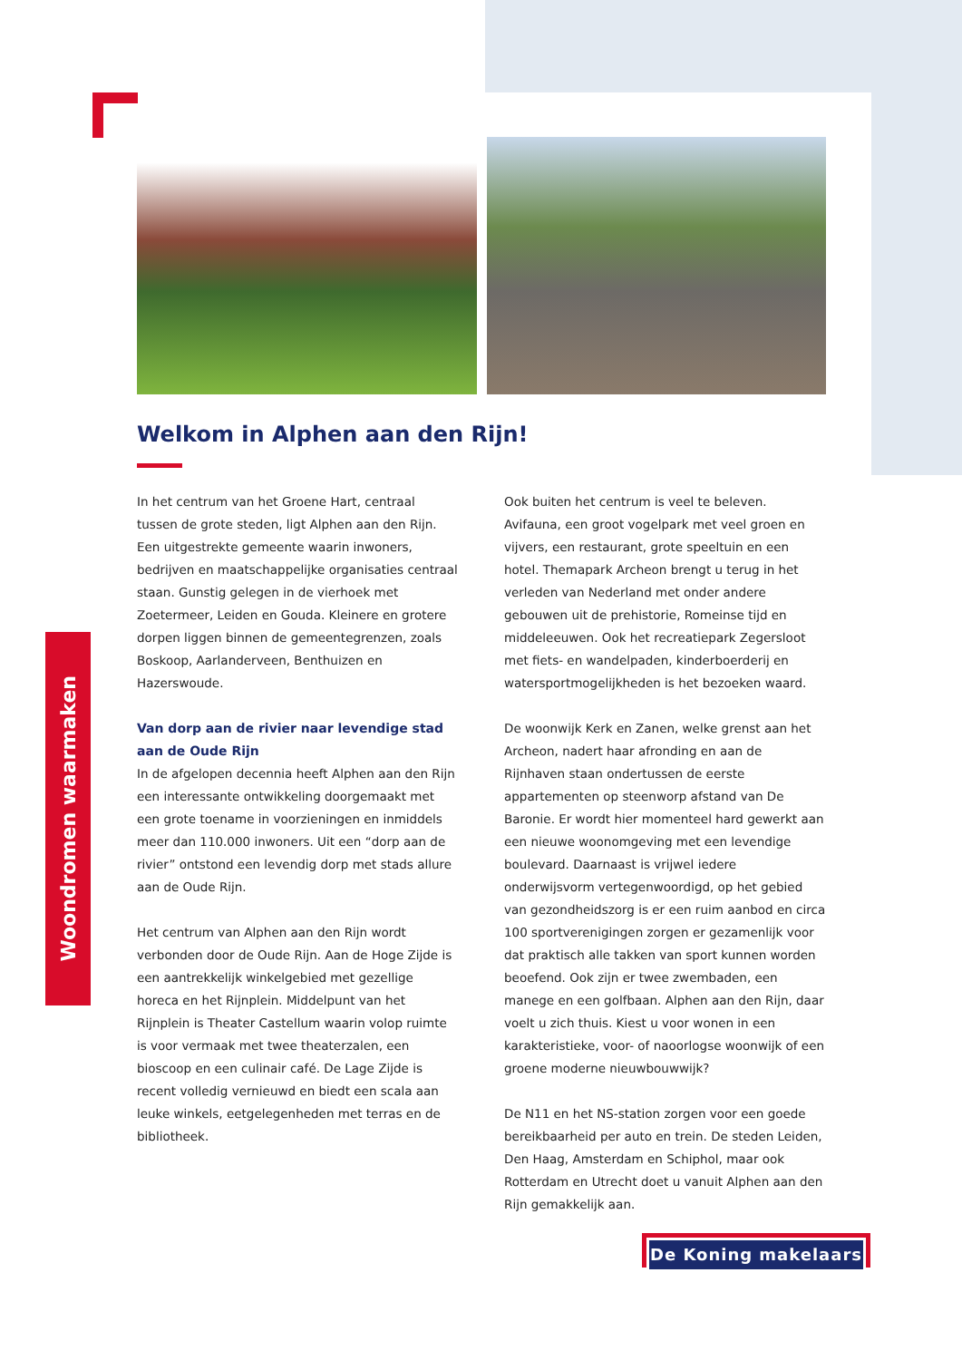Woondromen waarmaken
Welkom in Alphen aan den Rijn!
In het centrum van het Groene Hart, centraal tussen de grote steden, ligt Alphen aan den Rijn. Een uitgestrekte gemeente waarin inwoners, bedrijven en maatschappelijke organisaties centraal staan. Gunstig gelegen in de vierhoek met Zoetermeer, Leiden en Gouda. Kleinere en grotere dorpen liggen binnen de gemeentegrenzen, zoals Boskoop, Aarlanderveen, Benthuizen en Hazerswoude.
Van dorp aan de rivier naar levendige stad aan de Oude Rijn
In de afgelopen decennia heeft Alphen aan den Rijn een interessante ontwikkeling doorgemaakt met een grote toename in voorzieningen en inmiddels meer dan 110.000 inwoners. Uit een “dorp aan de rivier” ontstond een levendig dorp met stads allure aan de Oude Rijn.
Het centrum van Alphen aan den Rijn wordt verbonden door de Oude Rijn. Aan de Hoge Zijde is een aantrekkelijk winkelgebied met gezellige horeca en het Rijnplein. Middelpunt van het Rijnplein is Theater Castellum waarin volop ruimte is voor vermaak met twee theaterzalen, een bioscoop en een culinair café. De Lage Zijde is recent volledig vernieuwd en biedt een scala aan leuke winkels, eetgelegenheden met terras en de bibliotheek.
Ook buiten het centrum is veel te beleven. Avifauna, een groot vogelpark met veel groen en vijvers, een restaurant, grote speeltuin en een hotel. Themapark Archeon brengt u terug in het verleden van Nederland met onder andere gebouwen uit de prehistorie, Romeinse tijd en middeleeuwen. Ook het recreatiepark Zegersloot met fiets- en wandelpaden, kinderboerderij en watersportmogelijkheden is het bezoeken waard.
De woonwijk Kerk en Zanen, welke grenst aan het Archeon, nadert haar afronding en aan de Rijnhaven staan ondertussen de eerste appartementen op steenworp afstand van De Baronie. Er wordt hier momenteel hard gewerkt aan een nieuwe woonomgeving met een levendige boulevard. Daarnaast is vrijwel iedere onderwijsvorm vertegenwoordigd, op het gebied van gezondheidszorg is er een ruim aanbod en circa 100 sportverenigingen zorgen er gezamenlijk voor dat praktisch alle takken van sport kunnen worden beoefend. Ook zijn er twee zwembaden, een manege en een golfbaan. Alphen aan den Rijn, daar voelt u zich thuis. Kiest u voor wonen in een karakteristieke, voor- of naoorlogse woonwijk of een groene moderne nieuwbouwwijk?
De N11 en het NS-station zorgen voor een goede bereikbaarheid per auto en trein. De steden Leiden, Den Haag, Amsterdam en Schiphol, maar ook Rotterdam en Utrecht doet u vanuit Alphen aan den Rijn gemakkelijk aan.
De Koning makelaars